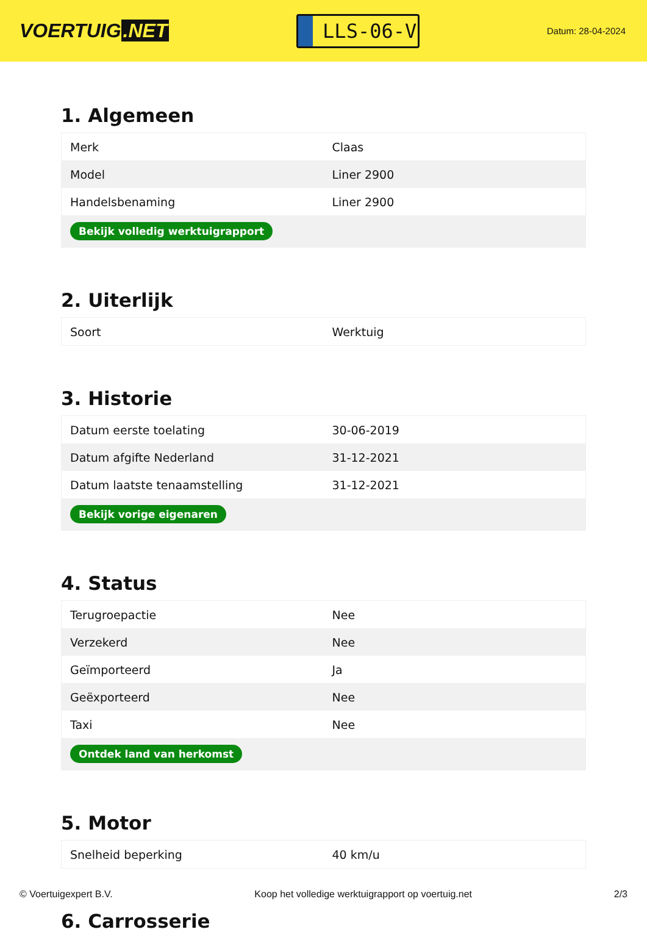VOERTUIG.NET
LLS-06-V
Datum: 28-04-2024
1. Algemeen
| Merk | Claas |
| Model | Liner 2900 |
| Handelsbenaming | Liner 2900 |
| Bekijk volledig werktuigrapport | |
2. Uiterlijk
| Soort | Werktuig |
3. Historie
| Datum eerste toelating | 30-06-2019 |
| Datum afgifte Nederland | 31-12-2021 |
| Datum laatste tenaamstelling | 31-12-2021 |
| Bekijk vorige eigenaren | |
4. Status
| Terugroepactie | Nee |
| Verzekerd | Nee |
| Geïmporteerd | Ja |
| Geëxporteerd | Nee |
| Taxi | Nee |
| Ontdek land van herkomst | |
5. Motor
| Snelheid beperking | 40 km/u |
6. Carrosserie
© Voertuigexpert B.V. Koop het volledige werktuigrapport op voertuig.net 2/3